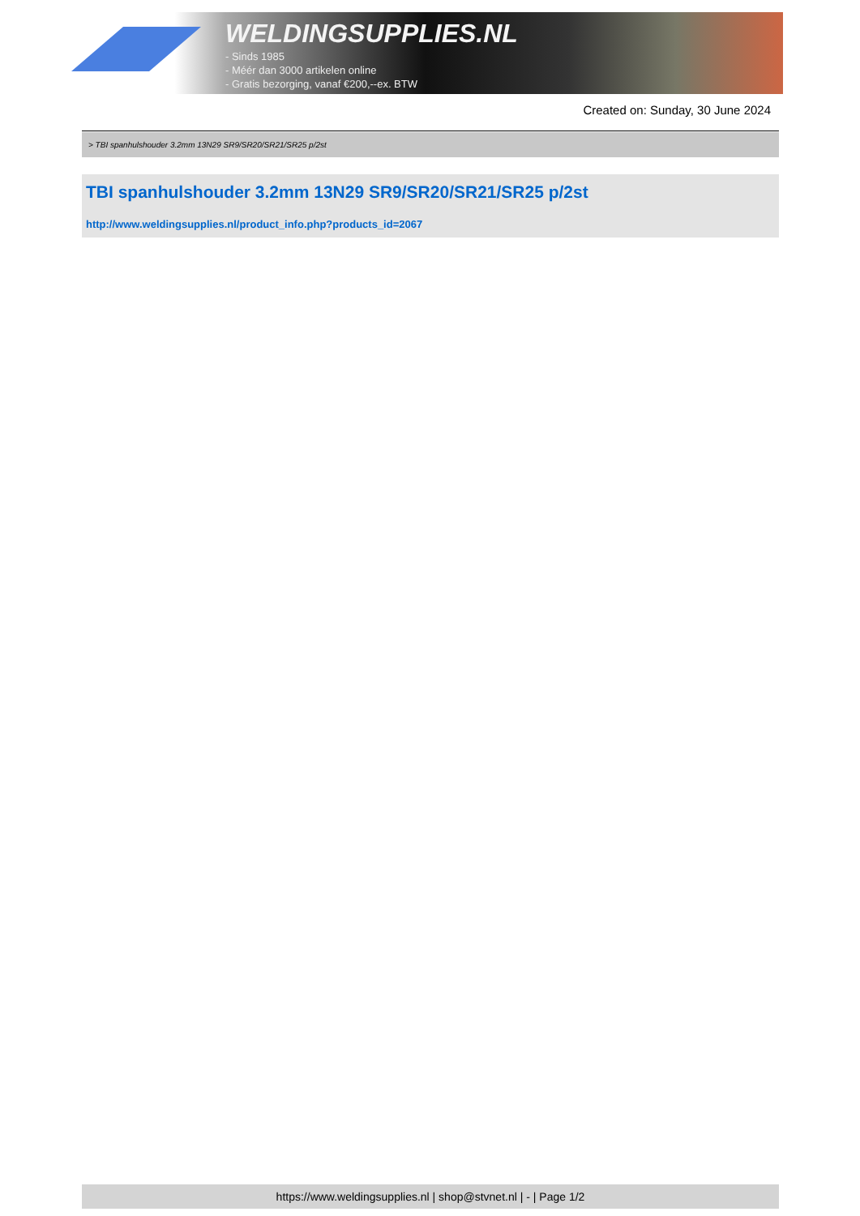WELDINGSUPPLIES.NL
- Sinds 1985
- Méér dan 3000 artikelen online
- Gratis bezorging, vanaf €200,--ex. BTW
Created on: Sunday, 30 June 2024
> TBI spanhulshouder 3.2mm 13N29 SR9/SR20/SR21/SR25 p/2st
TBI spanhulshouder 3.2mm 13N29 SR9/SR20/SR21/SR25 p/2st
http://www.weldingsupplies.nl/product_info.php?products_id=2067
https://www.weldingsupplies.nl | shop@stvnet.nl | - | Page 1/2